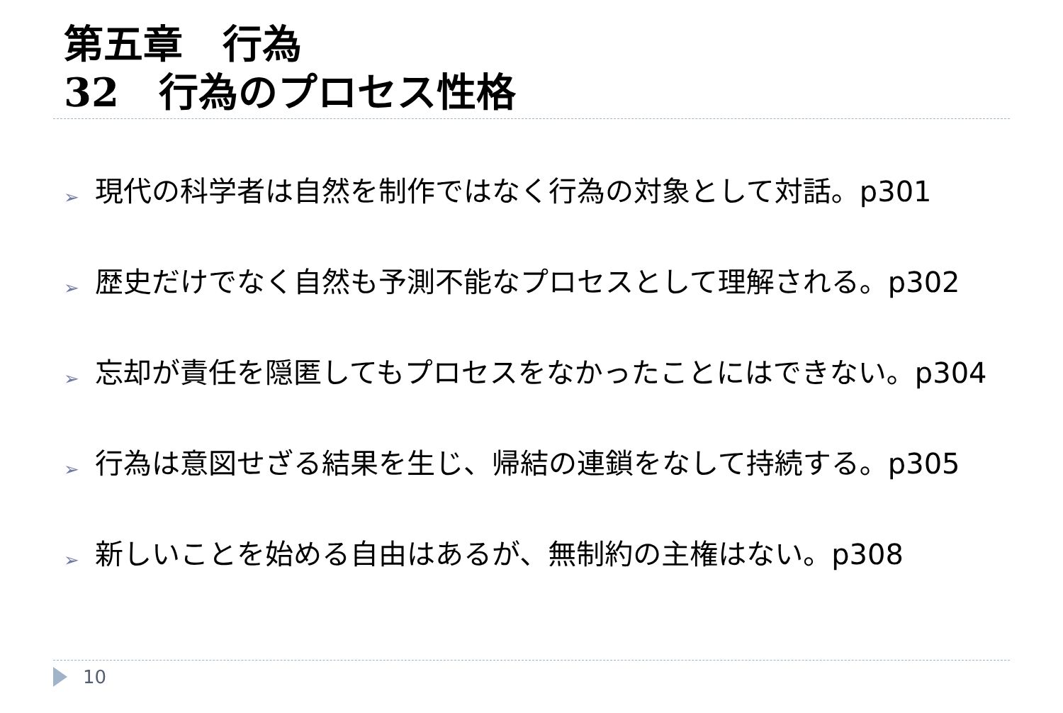第五章　行為
32　行為のプロセス性格
➢ 現代の科学者は自然を制作ではなく行為の対象として対話。p301
➢ 歴史だけでなく自然も予測不能なプロセスとして理解される。p302
➢ 忘却が責任を隠匿してもプロセスをなかったことにはできない。p304
➢ 行為は意図せざる結果を生じ、帰結の連鎖をなして持続する。p305
➢ 新しいことを始める自由はあるが、無制約の主権はない。p308
10